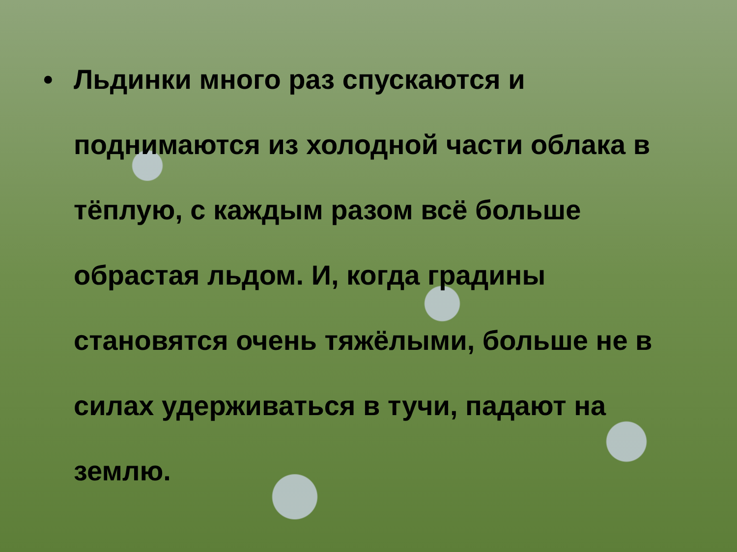• Льдинки много раз спускаются и поднимаются из холодной части облака в тёплую, с каждым разом всё больше обрастая льдом. И, когда градины становятся очень тяжёлыми, больше не в силах удерживаться в тучи, падают на землю.